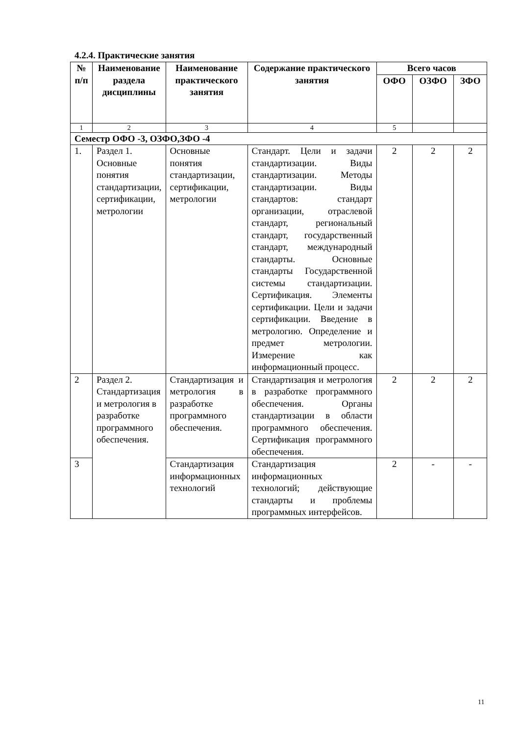4.2.4. Практические занятия
| № п/п | Наименование раздела дисциплины | Наименование практического занятия | Содержание практического занятия | Всего часов | | |
| --- | --- | --- | --- | --- | --- | --- |
| | | | | ОФО | ОЗФО | ЗФО |
| 1 | 2 | 3 | 4 | 5 | | |
| Семестр ОФО -3, ОЗФО,ЗФО -4 | | | | | | |
| 1. | Раздел 1. Основные понятия стандартизации, сертификации, метрологии | Основные понятия стандартизации, сертификации, метрологии | Стандарт. Цели и задачи стандартизации. Виды стандартизации. Методы стандартизации. Виды стандартов: стандарт организации, отраслевой стандарт, региональный стандарт, государственный стандарт, международный стандарты. Основные стандарты Государственной системы стандартизации. Сертификация. Элементы сертификации. Цели и задачи сертификации. Введение в метрологию. Определение и предмет метрологии. Измерение как информационный процесс. | 2 | 2 | 2 |
| 2 | Раздел 2. Стандартизация и метрология в разработке программного обеспечения. | Стандартизация и метрология в разработке программного обеспечения. | Стандартизация и метрология в разработке программного обеспечения. Органы стандартизации в области программного обеспечения. Сертификация программного обеспечения. | 2 | 2 | 2 |
| 3 | | Стандартизация информационных технологий | Стандартизация информационных технологий; действующие стандарты и проблемы программных интерфейсов. | 2 | - | - |
11